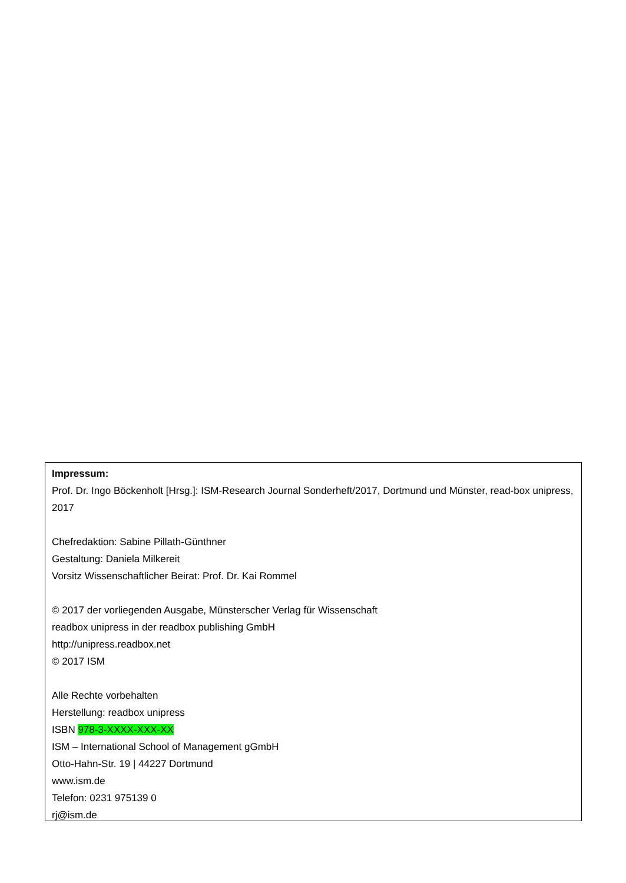Impressum:
Prof. Dr. Ingo Böckenholt [Hrsg.]: ISM-Research Journal Sonderheft/2017, Dortmund und Münster, read-box unipress, 2017
Chefredaktion: Sabine Pillath-Günthner
Gestaltung: Daniela Milkereit
Vorsitz Wissenschaftlicher Beirat: Prof. Dr. Kai Rommel
© 2017 der vorliegenden Ausgabe, Münsterscher Verlag für Wissenschaft
readbox unipress in der readbox publishing GmbH
http://unipress.readbox.net
© 2017 ISM
Alle Rechte vorbehalten
Herstellung: readbox unipress
ISBN 978-3-XXXX-XXX-XX
ISM – International School of Management gGmbH
Otto-Hahn-Str. 19 | 44227 Dortmund
www.ism.de
Telefon: 0231 975139 0
rj@ism.de